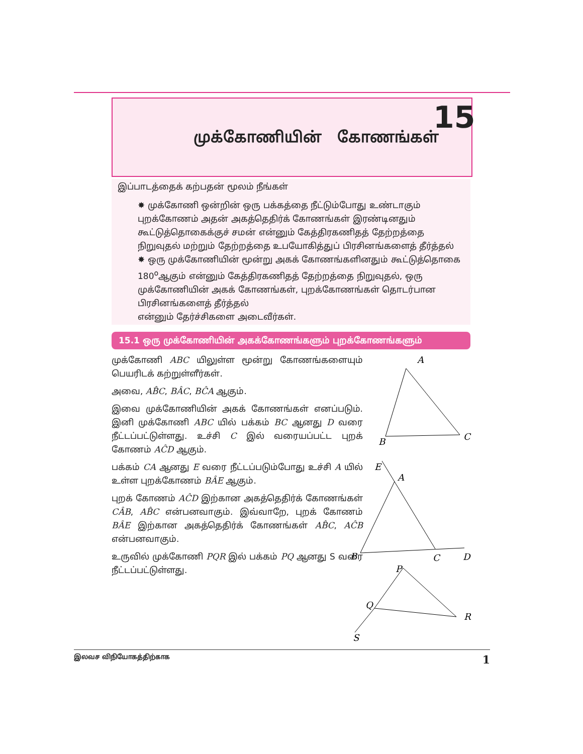முக்கோணியின் கோணங்கள்
15
இப்பாடத்தைக் கற்பதன் மூலம் நீங்கள்
✸ முக்கோணி ஒன்றின் ஒரு பக்கத்தை நீட்டும்போது உண்டாகும் புறக்கோணம் அதன் அகத்தெதிர்க் கோணங்கள் இரண்டினதும் கூட்டுத்தொகைக்குச் சமன் என்னும் கேத்திரகணிதத் தேற்றத்தை நிறுவுதல் மற்றும் தேற்றத்தை உபயோகித்துப் பிரசினங்களைத் தீர்த்தல்
✸ ஒரு முக்கோணியின் மூன்று அகக் கோணங்களினதும் கூட்டுத்தொகை 180<sup>o</sup>ஆகும் என்னும் கேத்திரகணிதத் தேற்றத்தை நிறுவுதல், ஒரு முக்கோணியின் அகக் கோணங்கள், புறக்கோணங்கள் தொடர்பான பிரசினங்களைத் தீர்த்தல்
என்னும் தேர்ச்சிகளை அடைவீர்கள்.
15.1 ஒரு முக்கோணியின் அகக்கோணங்களும் புறக்கோணங்களும்
முக்கோணி ABC யிலுள்ள மூன்று கோணங்களையும் பெயரிடக் கற்றுள்ளீர்கள்.
அவை, AB̂C, BÂC, BĈA ஆகும்.
இவை முக்கோணியின் அகக் கோணங்கள் எனப்படும். இனி முக்கோணி ABC யில் பக்கம் BC ஆனது D வரை நீட்டப்பட்டுள்ளது. உச்சி C இல் வரையப்பட்ட புறக் கோணம் AĈD ஆகும்.
பக்கம் CA ஆனது E வரை நீட்டப்படும்போது உச்சி A யில் உள்ள புறக்கோணம் BÂE ஆகும்.
புறக் கோணம் AĈD இற்கான அகத்தெதிர்க் கோணங்கள் CÂB, AB̂C என்பனவாகும். இவ்வாறே, புறக் கோணம் BÂE இற்கான அகத்தெதிர்க் கோணங்கள் AB̂C, AĈB என்பனவாகும்.
உருவில் முக்கோணி PQR இல் பக்கம் PQ ஆனது S வரை நீட்டப்பட்டுள்ளது.
A
B
C
E
A
B
C
D
P
Q
R
S
இலவச விநியோகத்திற்காக 1